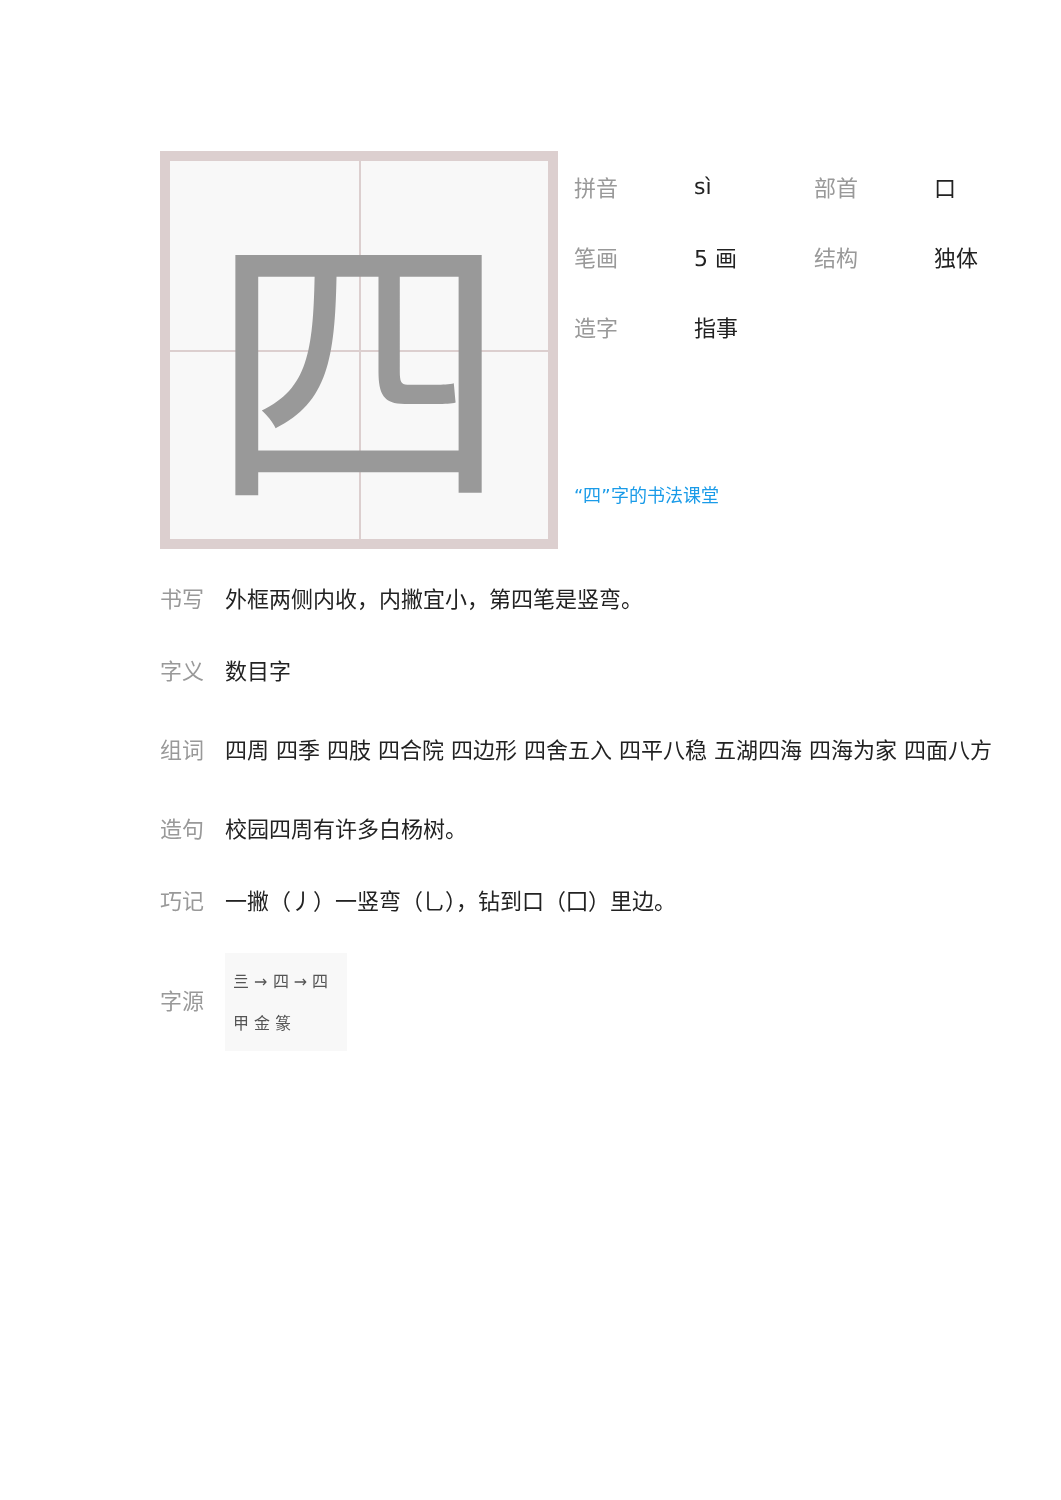四
拼音 sì 部首 口
笔画 5 画 结构 独体
造字 指事
“四”字的书法课堂
书写 外框两侧内收，内撇宜小，第四笔是竖弯。
字义 数目字
组词 四周 四季 四肢 四合院 四边形 四舍五入 四平八稳 五湖四海 四海为家 四面八方
造句 校园四周有许多白杨树。
巧记 一撇（丿）一竖弯（乚），钻到口（囗）里边。
字源
亖 → 四 → 四
甲 金 篆